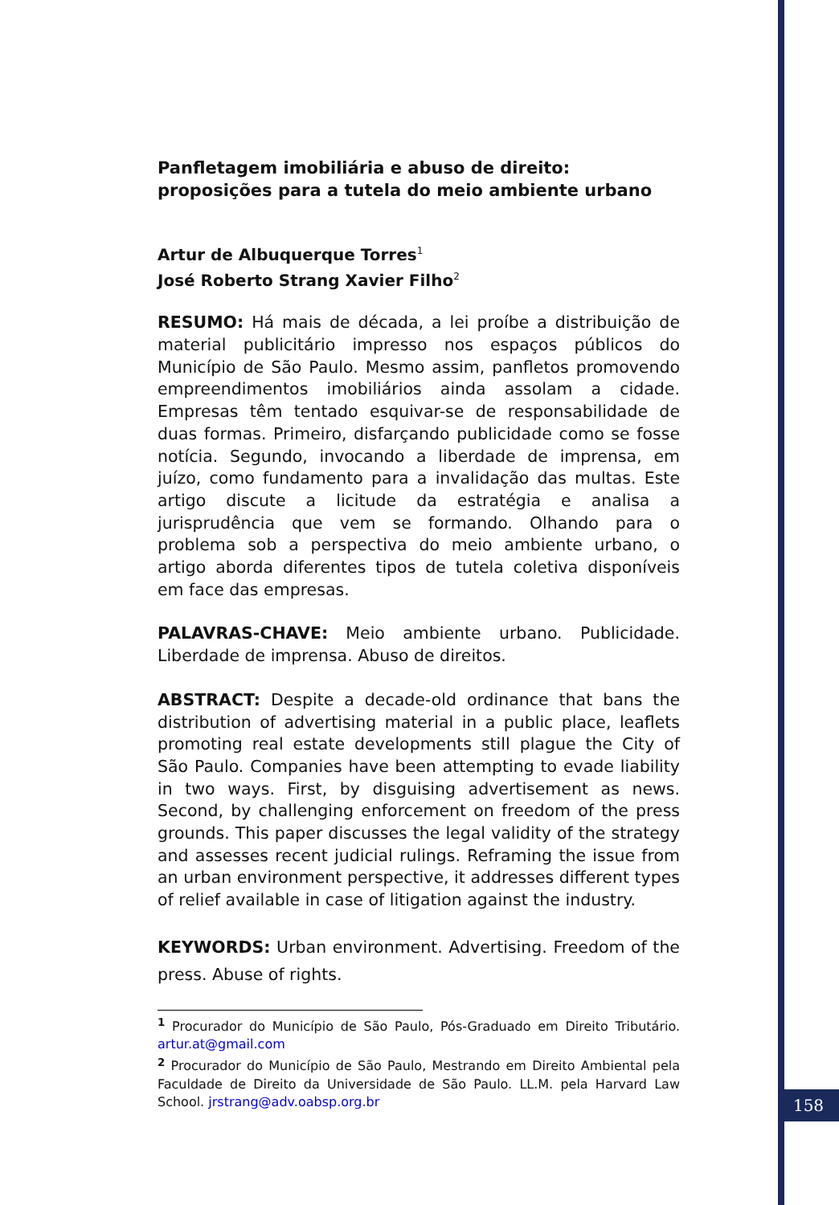Panfletagem imobiliária e abuso de direito: proposições para a tutela do meio ambiente urbano
Artur de Albuquerque Torres<sup>1</sup>
José Roberto Strang Xavier Filho<sup>2</sup>
RESUMO: Há mais de década, a lei proíbe a distribuição de material publicitário impresso nos espaços públicos do Município de São Paulo. Mesmo assim, panfletos promovendo empreendimentos imobiliários ainda assolam a cidade. Empresas têm tentado esquivar-se de responsabilidade de duas formas. Primeiro, disfarçando publicidade como se fosse notícia. Segundo, invocando a liberdade de imprensa, em juízo, como fundamento para a invalidação das multas. Este artigo discute a licitude da estratégia e analisa a jurisprudência que vem se formando. Olhando para o problema sob a perspectiva do meio ambiente urbano, o artigo aborda diferentes tipos de tutela coletiva disponíveis em face das empresas.
PALAVRAS-CHAVE: Meio ambiente urbano. Publicidade. Liberdade de imprensa. Abuso de direitos.
ABSTRACT: Despite a decade-old ordinance that bans the distribution of advertising material in a public place, leaflets promoting real estate developments still plague the City of São Paulo. Companies have been attempting to evade liability in two ways. First, by disguising advertisement as news. Second, by challenging enforcement on freedom of the press grounds. This paper discusses the legal validity of the strategy and assesses recent judicial rulings. Reframing the issue from an urban environment perspective, it addresses different types of relief available in case of litigation against the industry.
KEYWORDS: Urban environment. Advertising. Freedom of the press. Abuse of rights.
<sup>1</sup> Procurador do Município de São Paulo, Pós-Graduado em Direito Tributário. artur.at@gmail.com
<sup>2</sup> Procurador do Município de São Paulo, Mestrando em Direito Ambiental pela Faculdade de Direito da Universidade de São Paulo. LL.M. pela Harvard Law School. jrstrang@adv.oabsp.org.br
158